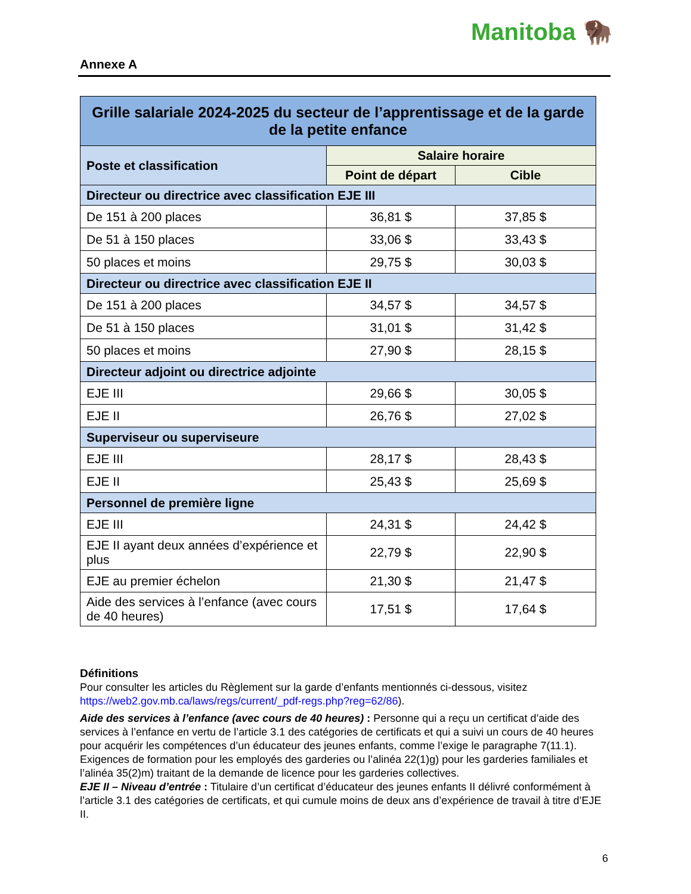Manitoba 🦬
Annexe A
| Grille salariale 2024-2025 du secteur de l’apprentissage et de la garde de la petite enfance | | |
| --- | --- | --- |
| Poste et classification | Salaire horaire | |
| | Point de départ | Cible |
| Directeur ou directrice avec classification EJE III | | |
| De 151 à 200 places | 36,81 $ | 37,85 $ |
| De 51 à 150 places | 33,06 $ | 33,43 $ |
| 50 places et moins | 29,75 $ | 30,03 $ |
| Directeur ou directrice avec classification EJE II | | |
| De 151 à 200 places | 34,57 $ | 34,57 $ |
| De 51 à 150 places | 31,01 $ | 31,42 $ |
| 50 places et moins | 27,90 $ | 28,15 $ |
| Directeur adjoint ou directrice adjointe | | |
| EJE III | 29,66 $ | 30,05 $ |
| EJE II | 26,76 $ | 27,02 $ |
| Superviseur ou superviseure | | |
| EJE III | 28,17 $ | 28,43 $ |
| EJE II | 25,43 $ | 25,69 $ |
| Personnel de première ligne | | |
| EJE III | 24,31 $ | 24,42 $ |
| EJE II ayant deux années d’expérience et plus | 22,79 $ | 22,90 $ |
| EJE au premier échelon | 21,30 $ | 21,47 $ |
| Aide des services à l’enfance (avec cours de 40 heures) | 17,51 $ | 17,64 $ |
Définitions
Pour consulter les articles du Règlement sur la garde d’enfants mentionnés ci-dessous, visitez https://web2.gov.mb.ca/laws/regs/current/_pdf-regs.php?reg=62/86).
Aide des services à l’enfance (avec cours de 40 heures) : Personne qui a reçu un certificat d’aide des services à l’enfance en vertu de l’article 3.1 des catégories de certificats et qui a suivi un cours de 40 heures pour acquérir les compétences d’un éducateur des jeunes enfants, comme l’exige le paragraphe 7(11.1). Exigences de formation pour les employés des garderies ou l’alinéa 22(1)g) pour les garderies familiales et l’alinéa 35(2)m) traitant de la demande de licence pour les garderies collectives.
EJE II – Niveau d’entrée : Titulaire d’un certificat d’éducateur des jeunes enfants II délivré conformément à l’article 3.1 des catégories de certificats, et qui cumule moins de deux ans d’expérience de travail à titre d’EJE II.
6